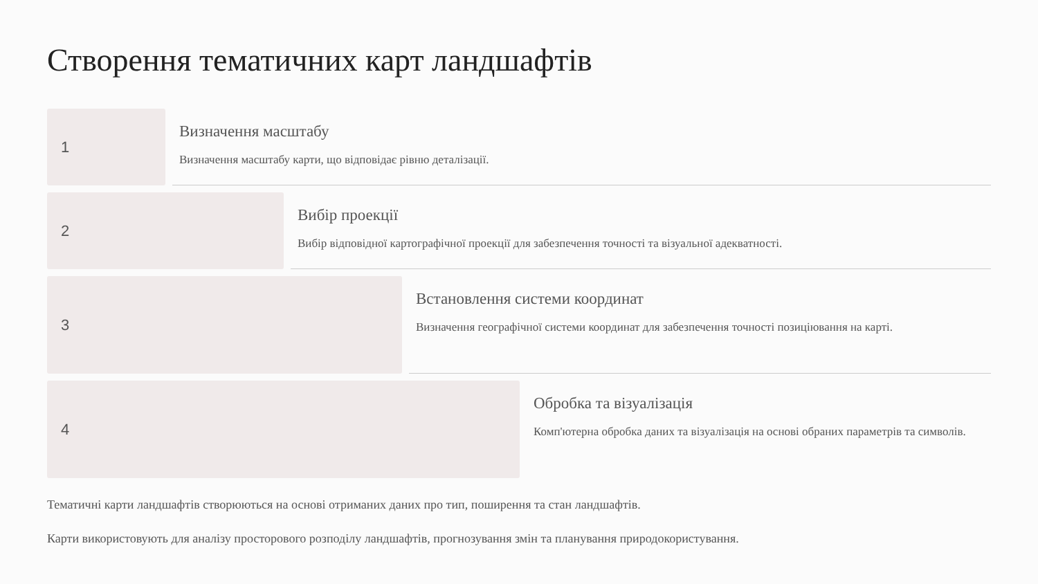Створення тематичних карт ландшафтів
1
Визначення масштабу
Визначення масштабу карти, що відповідає рівню деталізації.
2
Вибір проекції
Вибір відповідної картографічної проекції для забезпечення точності та візуальної адекватності.
3
Встановлення системи координат
Визначення географічної системи координат для забезпечення точності позиціювання на карті.
4
Обробка та візуалізація
Комп'ютерна обробка даних та візуалізація на основі обраних параметрів та символів.
Тематичні карти ландшафтів створюються на основі отриманих даних про тип, поширення та стан ландшафтів.
Карти використовують для аналізу просторового розподілу ландшафтів, прогнозування змін та планування природокористування.